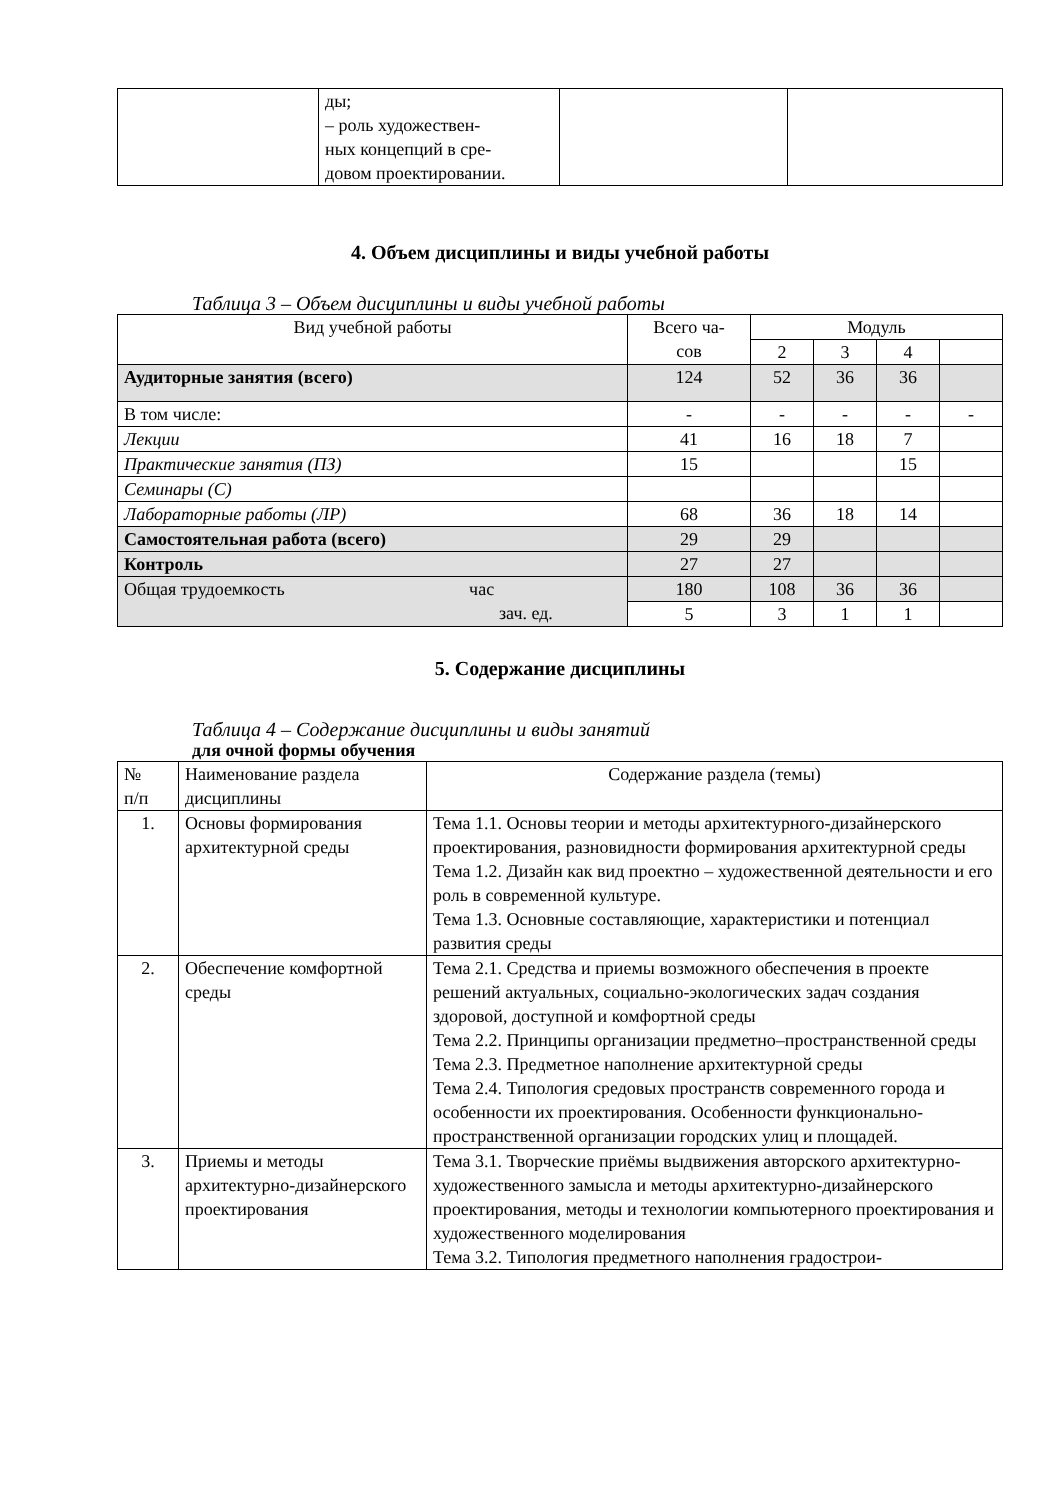| | ды; – роль художествен- ных концепций в сре- довом проектировании. | | |
4. Объем дисциплины и виды учебной работы
Таблица 3 – Объем дисциплины и виды учебной работы
| Вид учебной работы | Всего ча- сов | Модуль | | | |
| --- | --- | --- | --- | --- | --- |
| | | 2 | 3 | 4 | |
| Аудиторные занятия (всего) | 124 | 52 | 36 | 36 | |
| В том числе: | - | - | - | - | - |
| Лекции | 41 | 16 | 18 | 7 | |
| Практические занятия (ПЗ) | 15 | | | 15 | |
| Семинары (С) | | | | | |
| Лабораторные работы (ЛР) | 68 | 36 | 18 | 14 | |
| Самостоятельная работа (всего) | 29 | 29 | | | |
| Контроль | 27 | 27 | | | |
| Общая трудоемкость час зач. ед. | 180 | 108 | 36 | 36 | |
| | 5 | 3 | 1 | 1 | |
5. Содержание дисциплины
Таблица 4 – Содержание дисциплины и виды занятий
для очной формы обучения
| № п/п | Наименование раздела дисциплины | Содержание раздела (темы) |
| 1. | Основы формирования архитектурной среды | Тема 1.1. Основы теории и методы архитектурного-дизайнерского проектирования, разновидности формирования архитектурной среды Тема 1.2. Дизайн как вид проектно – художественной деятельности и его роль в современной культуре. Тема 1.3. Основные составляющие, характеристики и потенциал развития среды |
| 2. | Обеспечение комфортной среды | Тема 2.1. Средства и приемы возможного обеспечения в проекте решений актуальных, социально-экологических задач создания здоровой, доступной и комфортной среды Тема 2.2. Принципы организации предметно–пространственной среды Тема 2.3. Предметное наполнение архитектурной среды Тема 2.4. Типология средовых пространств современного города и особенности их проектирования. Особенности функционально-пространственной организации городских улиц и площадей. |
| 3. | Приемы и методы архитектурно-дизайнерского проектирования | Тема 3.1. Творческие приёмы выдвижения авторского архитектурно-художественного замысла и методы архитектурно-дизайнерского проектирования, методы и технологии компьютерного проектирования и художественного моделирования Тема 3.2. Типология предметного наполнения градострои- |